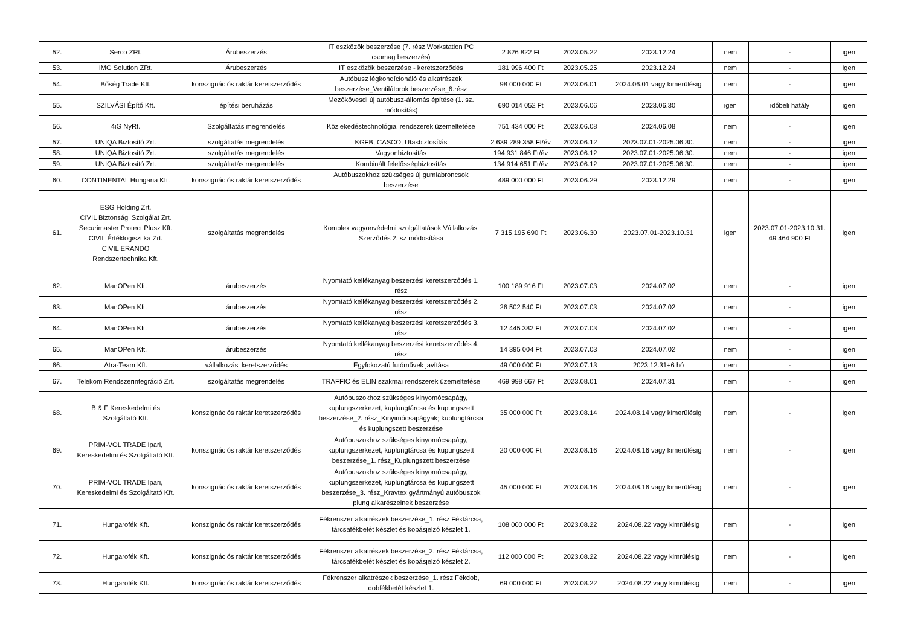| 52. | Serco ZRt. | Árubeszerzés | IT eszközök beszerzése (7. rész Workstation PC csomag beszerzés) | 2 826 822 Ft | 2023.05.22 | 2023.12.24 | nem | - | igen |
| 53. | IMG Solution ZRt. | Árubeszerzés | IT eszközök beszerzése - keretszerződés | 181 996 400 Ft | 2023.05.25 | 2023.12.24 | nem | - | igen |
| 54. | Bőség Trade Kft. | konszignációs raktár keretszerződés | Autóbusz légkondícionáló és alkatrészek beszerzése_Ventilátorok beszerzése_6.rész | 98 000 000 Ft | 2023.06.01 | 2024.06.01 vagy kimerülésig | nem | - | igen |
| 55. | SZILVÁSI Építő Kft. | építési beruházás | Mezőkövesdi új autóbusz-állomás építése (1. sz. módosítás) | 690 014 052 Ft | 2023.06.06 | 2023.06.30 | igen | időbeli hatály | igen |
| 56. | 4iG NyRt. | Szolgáltatás megrendelés | Közlekedéstechnológiai rendszerek üzemeltetése | 751 434 000 Ft | 2023.06.08 | 2024.06.08 | nem | - | igen |
| 57. | UNIQA Biztosító Zrt. | szolgáltatás megrendelés | KGFB, CASCO, Utasbiztosítás | 2 639 289 358 Ft/év | 2023.06.12 | 2023.07.01-2025.06.30. | nem | - | igen |
| 58. | UNIQA Biztosító Zrt. | szolgáltatás megrendelés | Vagyonbiztosítás | 194 931 846 Ft/év | 2023.06.12 | 2023.07.01-2025.06.30. | nem | - | igen |
| 59. | UNIQA Biztosító Zrt. | szolgáltatás megrendelés | Kombinált felelősségbiztosítás | 134 914 651 Ft/év | 2023.06.12 | 2023.07.01-2025.06.30. | nem | - | igen |
| 60. | CONTINENTAL Hungaria Kft. | konszignációs raktár keretszerződés | Autóbuszokhoz szükséges új gumiabroncsok beszerzése | 489 000 000 Ft | 2023.06.29 | 2023.12.29 | nem | - | igen |
| 61. | ESG Holding Zrt. CIVIL Biztonsági Szolgálat Zrt. Securimaster Protect Plusz Kft. CIVIL Értéklogisztika Zrt. CIVIL ERANDO Rendszertechnika Kft. | szolgáltatás megrendelés | Komplex vagyonvédelmi szolgáltatások Vállalkozási Szerződés 2. sz módosítása | 7 315 195 690 Ft | 2023.06.30 | 2023.07.01-2023.10.31 | igen | 2023.07.01-2023.10.31. 49 464 900 Ft | igen |
| 62. | ManOPen Kft. | árubeszerzés | Nyomtató kellékanyag beszerzési keretszerződés 1. rész | 100 189 916 Ft | 2023.07.03 | 2024.07.02 | nem | - | igen |
| 63. | ManOPen Kft. | árubeszerzés | Nyomtató kellékanyag beszerzési keretszerződés 2. rész | 26 502 540 Ft | 2023.07.03 | 2024.07.02 | nem | - | igen |
| 64. | ManOPen Kft. | árubeszerzés | Nyomtató kellékanyag beszerzési keretszerződés 3. rész | 12 445 382 Ft | 2023.07.03 | 2024.07.02 | nem | - | igen |
| 65. | ManOPen Kft. | árubeszerzés | Nyomtató kellékanyag beszerzési keretszerződés 4. rész | 14 395 004 Ft | 2023.07.03 | 2024.07.02 | nem | - | igen |
| 66. | Atra-Team Kft. | vállalkozási keretszerződés | Egyfokozatú futóművek javítása | 49 000 000 Ft | 2023.07.13 | 2023.12.31+6 hó | nem | - | igen |
| 67. | Telekom Rendszerintegráció Zrt. | szolgáltatás megrendelés | TRAFFIC és ELIN szakmai rendszerek üzemeltetése | 469 998 667 Ft | 2023.08.01 | 2024.07.31 | nem | - | igen |
| 68. | B & F Kereskedelmi és Szolgáltató Kft. | konszignációs raktár keretszerződés | Autóbuszokhoz szükséges kinyomócsapágy, kuplungszerkezet, kuplungtárcsa és kupungszett beszerzése_2. rész_Kinyimócsapágyak; kuplungtárcsa és kuplungszett beszerzése | 35 000 000 Ft | 2023.08.14 | 2024.08.14 vagy kimerülésig | nem | - | igen |
| 69. | PRIM-VOL TRADE Ipari, Kereskedelmi és Szolgáltató Kft. | konszignációs raktár keretszerződés | Autóbuszokhoz szükséges kinyomócsapágy, kuplungszerkezet, kuplungtárcsa és kupungszett beszerzése_1. rész_Kuplungszett beszerzése | 20 000 000 Ft | 2023.08.16 | 2024.08.16 vagy kimerülésig | nem | - | igen |
| 70. | PRIM-VOL TRADE Ipari, Kereskedelmi és Szolgáltató Kft. | konszignációs raktár keretszerződés | Autóbuszokhoz szükséges kinyomócsapágy, kuplungszerkezet, kuplungtárcsa és kupungszett beszerzése_3. rész_Kravtex gyártmányú autóbuszok plung alkarészeinek beszerzése | 45 000 000 Ft | 2023.08.16 | 2024.08.16 vagy kimerülésig | nem | - | igen |
| 71. | Hungarofék Kft. | konszignációs raktár keretszerződés | Fékrenszer alkatrészek beszerzése_1. rész Féktárcsa, tárcsafékbetét készlet és kopásjelzó készlet 1. | 108 000 000 Ft | 2023.08.22 | 2024.08.22 vagy kimrülésig | nem | - | igen |
| 72. | Hungarofék Kft. | konszignációs raktár keretszerződés | Fékrenszer alkatrészek beszerzése_2. rész Féktárcsa, tárcsafékbetét készlet és kopásjelzó készlet 2. | 112 000 000 Ft | 2023.08.22 | 2024.08.22 vagy kimrülésig | nem | - | igen |
| 73. | Hungarofék Kft. | konszignációs raktár keretszerződés | Fékrenszer alkatrészek beszerzése_1. rész Fékdob, dobfékbetét készlet 1. | 69 000 000 Ft | 2023.08.22 | 2024.08.22 vagy kimrülésig | nem | - | igen |